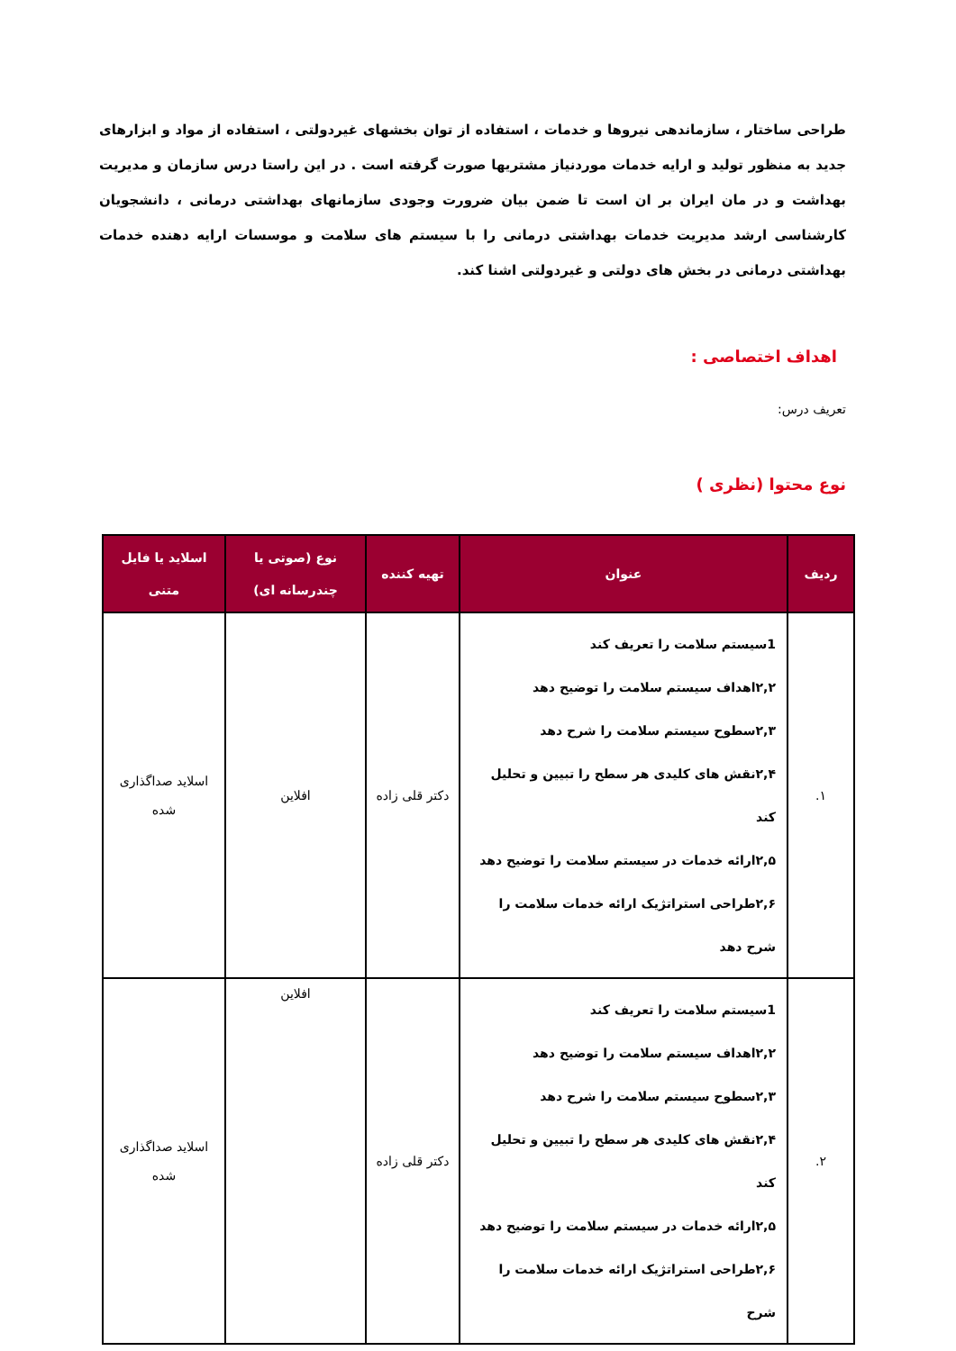طراحی ساختار ، سازماندهی نیروها و خدمات ، استفاده از توان بخشهای غیردولتی ، استفاده از مواد و ابزارهای جدید به منظور تولید و ارایه خدمات موردنیاز مشتریها صورت گرفته است . در این راستا درس سازمان و مدیریت بهداشت و در مان ایران بر ان است تا ضمن بیان ضرورت وجودی سازمانهای بهداشتی درمانی ، دانشجویان کارشناسی ارشد مدیریت خدمات بهداشتی درمانی را با سیستم های سلامت و موسسات ارایه دهنده خدمات بهداشتی درمانی در بخش های دولتی و غیردولتی اشنا کند.
اهداف اختصاصی :
تعریف درس:
نوع محتوا (نظری )
| ردیف | عنوان | تهیه کننده | نوع (صوتی یا چندرسانه ای) | اسلاید یا فایل متنی |
| --- | --- | --- | --- | --- |
| ۱. | 1سیستم سلامت را تعریف کند ۲,۲اهداف سیستم سلامت را توضیح دهد ۲,۳سطوح سیستم سلامت را شرح دهد ۲,۴نقش های کلیدی هر سطح را تبیین و تحلیل کند ۲,۵ارائه خدمات در سیستم سلامت را توضیح دهد ۲,۶طراحی استراتژیک ارائه خدمات سلامت را شرح دهد | دکتر قلی زاده | افلاین | اسلاید صداگذاری شده |
| ۲. | 1سیستم سلامت را تعریف کند ۲,۲اهداف سیستم سلامت را توضیح دهد ۲,۳سطوح سیستم سلامت را شرح دهد ۲,۴نقش های کلیدی هر سطح را تبیین و تحلیل کند ۲,۵ارائه خدمات در سیستم سلامت را توضیح دهد ۲,۶طراحی استراتژیک ارائه خدمات سلامت را شرح | دکتر قلی زاده | افلاین | اسلاید صداگذاری شده |